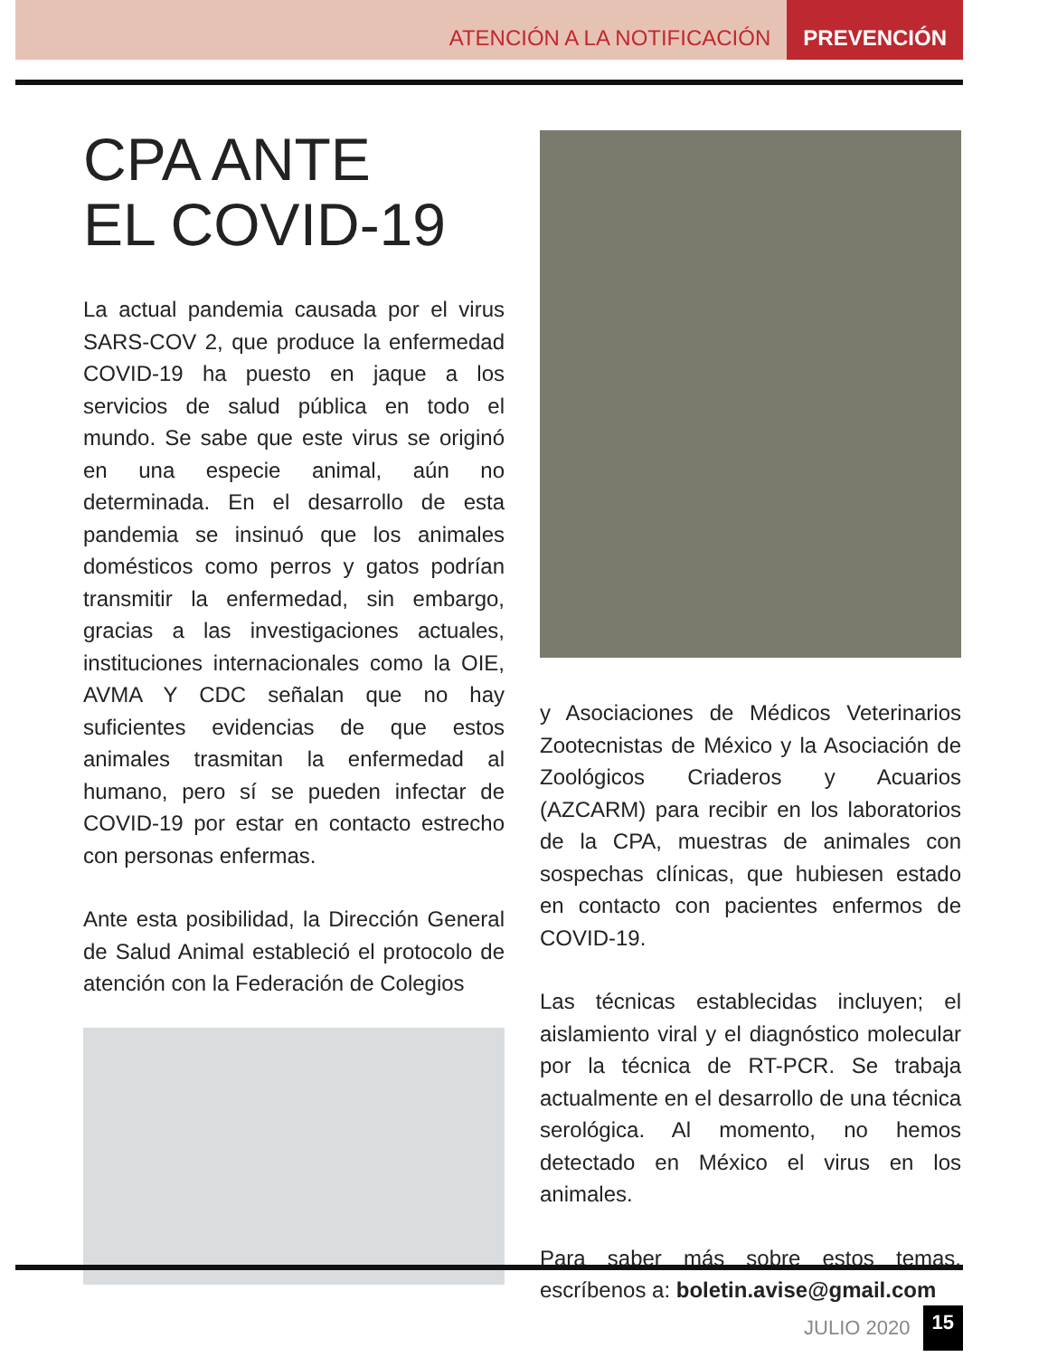ATENCIÓN A LA NOTIFICACIÓN PREVENCIÓN
CPA ANTE
EL COVID-19
La actual pandemia causada por el virus SARS-COV 2, que produce la enfermedad COVID-19 ha puesto en jaque a los servicios de salud pública en todo el mundo. Se sabe que este virus se originó en una especie animal, aún no determinada. En el desarrollo de esta pandemia se insinuó que los animales domésticos como perros y gatos podrían transmitir la enfermedad, sin embargo, gracias a las investigaciones actuales, instituciones internacionales como la OIE, AVMA Y CDC señalan que no hay suficientes evidencias de que estos animales trasmitan la enfermedad al humano, pero sí se pueden infectar de COVID-19 por estar en contacto estrecho con personas enfermas.
Ante esta posibilidad, la Dirección General de Salud Animal estableció el protocolo de atención con la Federación de Colegios
y Asociaciones de Médicos Veterinarios Zootecnistas de México y la Asociación de Zoológicos Criaderos y Acuarios (AZCARM) para recibir en los laboratorios de la CPA, muestras de animales con sospechas clínicas, que hubiesen estado en contacto con pacientes enfermos de COVID-19.
Las técnicas establecidas incluyen; el aislamiento viral y el diagnóstico molecular por la técnica de RT-PCR. Se trabaja actualmente en el desarrollo de una técnica serológica. Al momento, no hemos detectado en México el virus en los animales.
Para saber más sobre estos temas, escríbenos a: boletin.avise@gmail.com
JULIO 2020 15